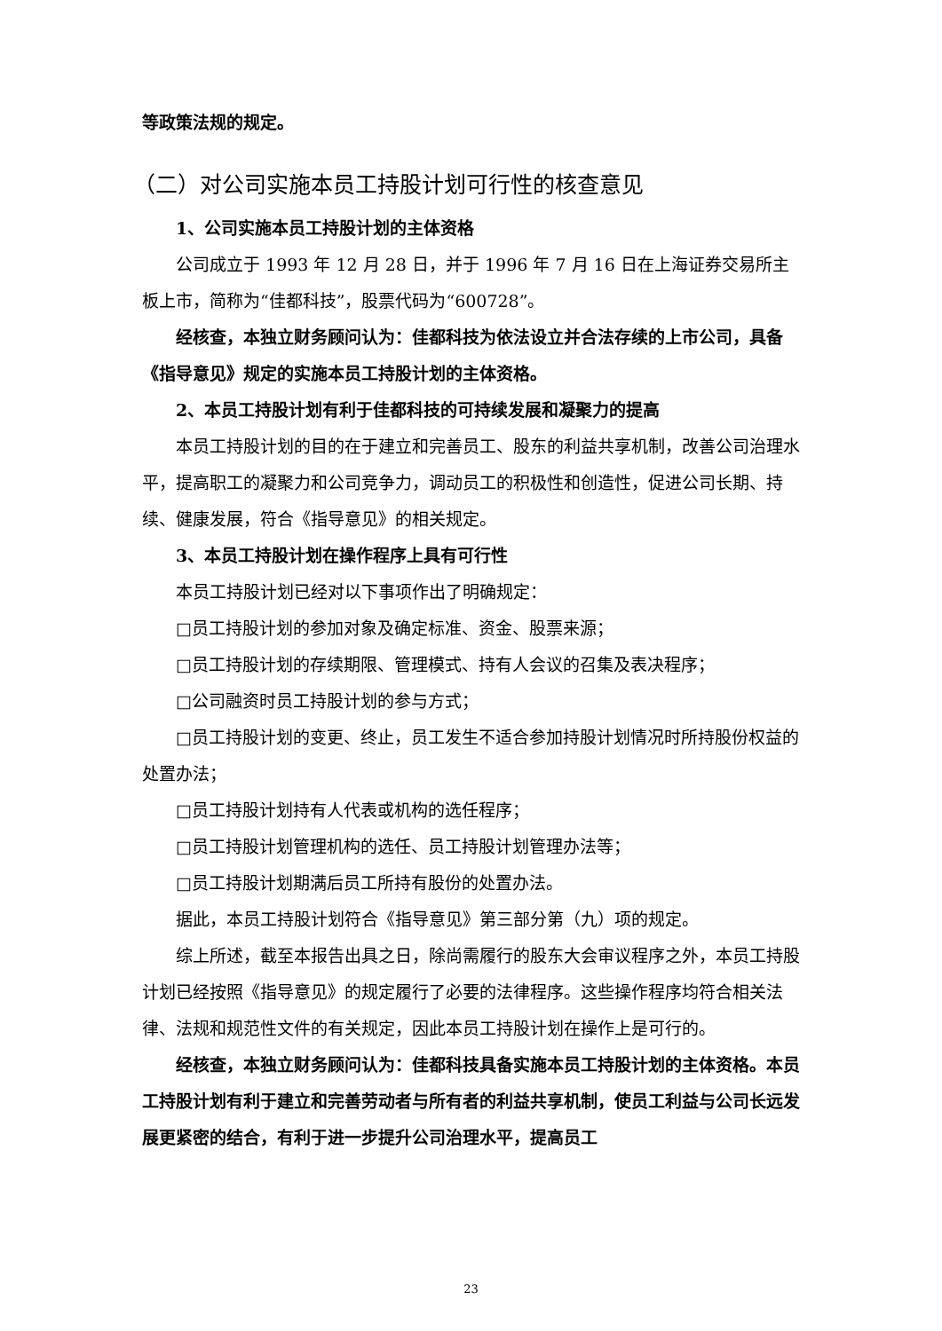等政策法规的规定。
（二）对公司实施本员工持股计划可行性的核查意见
1、公司实施本员工持股计划的主体资格
公司成立于 1993 年 12 月 28 日，并于 1996 年 7 月 16 日在上海证券交易所主板上市，简称为“佳都科技”，股票代码为“600728”。
经核查，本独立财务顾问认为：佳都科技为依法设立并合法存续的上市公司，具备《指导意见》规定的实施本员工持股计划的主体资格。
2、本员工持股计划有利于佳都科技的可持续发展和凝聚力的提高
本员工持股计划的目的在于建立和完善员工、股东的利益共享机制，改善公司治理水平，提高职工的凝聚力和公司竞争力，调动员工的积极性和创造性，促进公司长期、持续、健康发展，符合《指导意见》的相关规定。
3、本员工持股计划在操作程序上具有可行性
本员工持股计划已经对以下事项作出了明确规定：
□员工持股计划的参加对象及确定标准、资金、股票来源；
□员工持股计划的存续期限、管理模式、持有人会议的召集及表决程序；
□公司融资时员工持股计划的参与方式；
□员工持股计划的变更、终止，员工发生不适合参加持股计划情况时所持股份权益的处置办法；
□员工持股计划持有人代表或机构的选任程序；
□员工持股计划管理机构的选任、员工持股计划管理办法等；
□员工持股计划期满后员工所持有股份的处置办法。
据此，本员工持股计划符合《指导意见》第三部分第（九）项的规定。
综上所述，截至本报告出具之日，除尚需履行的股东大会审议程序之外，本员工持股计划已经按照《指导意见》的规定履行了必要的法律程序。这些操作程序均符合相关法律、法规和规范性文件的有关规定，因此本员工持股计划在操作上是可行的。
经核查，本独立财务顾问认为：佳都科技具备实施本员工持股计划的主体资格。本员工持股计划有利于建立和完善劳动者与所有者的利益共享机制，使员工利益与公司长远发展更紧密的结合，有利于进一步提升公司治理水平，提高员工
23